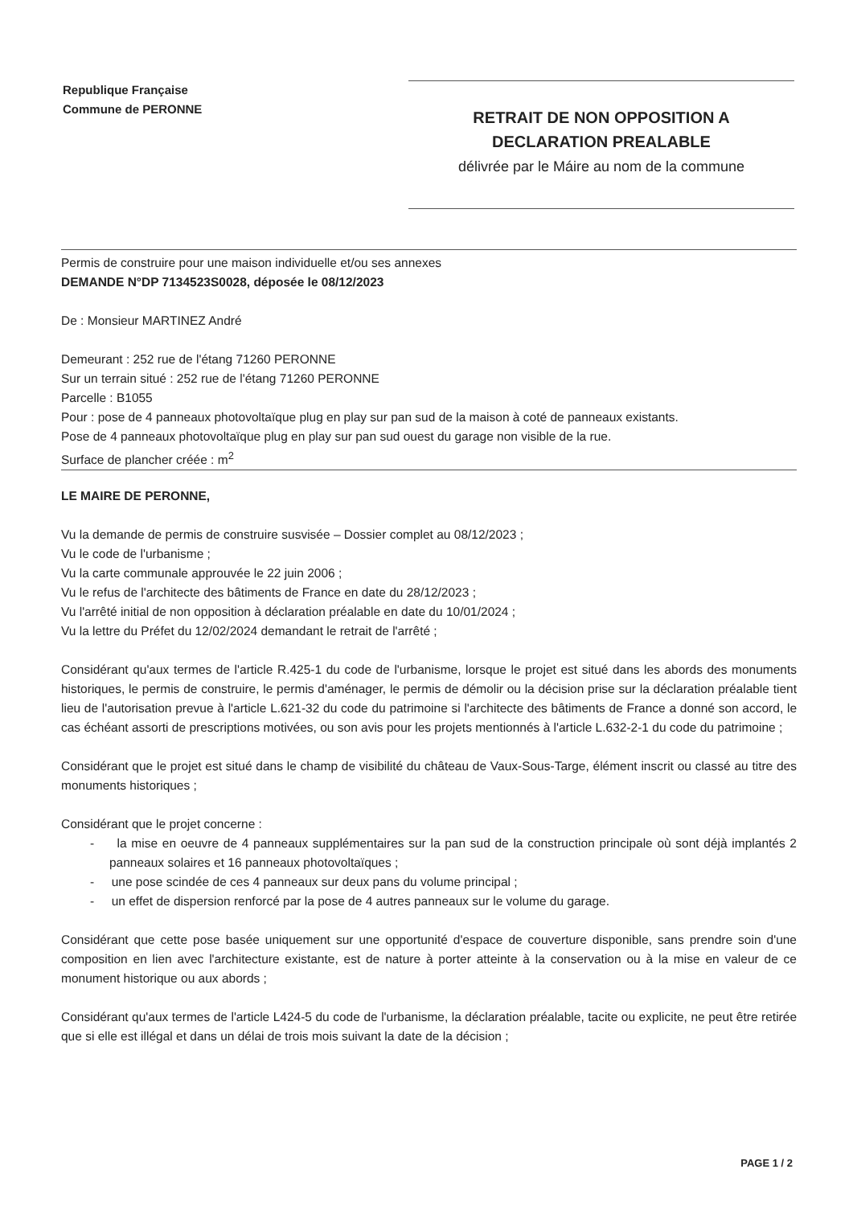Republique Française
Commune de PERONNE
RETRAIT DE NON OPPOSITION A
DECLARATION PREALABLE
délivrée par le Máire au nom de la commune
Permis de construire pour une maison individuelle et/ou ses annexes
DEMANDE N°DP 7134523S0028, déposée le 08/12/2023
De : Monsieur MARTINEZ André
Demeurant : 252 rue de l'étang 71260 PERONNE
Sur un terrain situé : 252 rue de l'étang 71260 PERONNE
Parcelle : B1055
Pour : pose de 4 panneaux photovoltaïque plug en play sur pan sud de la maison à coté de panneaux existants.
Pose de 4 panneaux photovoltaïque plug en play sur pan sud ouest du garage non visible de la rue.
Surface de plancher créée : m<sup>2</sup>
LE MAIRE DE PERONNE,
Vu la demande de permis de construire susvisée – Dossier complet au 08/12/2023 ;
Vu le code de l'urbanisme ;
Vu la carte communale approuvée le 22 juin 2006 ;
Vu le refus de l'architecte des bâtiments de France en date du 28/12/2023 ;
Vu l'arrêté initial de non opposition à déclaration préalable en date du 10/01/2024 ;
Vu la lettre du Préfet du 12/02/2024 demandant le retrait de l'arrêté ;
Considérant qu'aux termes de l'article R.425-1 du code de l'urbanisme, lorsque le projet est situé dans les abords des monuments historiques, le permis de construire, le permis d'aménager, le permis de démolir ou la décision prise sur la déclaration préalable tient lieu de l'autorisation prevue à l'article L.621-32 du code du patrimoine si l'architecte des bâtiments de France a donné son accord, le cas échéant assorti de prescriptions motivées, ou son avis pour les projets mentionnés à l'article L.632-2-1 du code du patrimoine ;
Considérant que le projet est situé dans le champ de visibilité du château de Vaux-Sous-Targe, élément inscrit ou classé au titre des monuments historiques ;
Considérant que le projet concerne :
- la mise en oeuvre de 4 panneaux supplémentaires sur la pan sud de la construction principale où sont déjà implantés 2 panneaux solaires et 16 panneaux photovoltaïques ;
- une pose scindée de ces 4 panneaux sur deux pans du volume principal ;
- un effet de dispersion renforcé par la pose de 4 autres panneaux sur le volume du garage.
Considérant que cette pose basée uniquement sur une opportunité d'espace de couverture disponible, sans prendre soin d'une composition en lien avec l'architecture existante, est de nature à porter atteinte à la conservation ou à la mise en valeur de ce monument historique ou aux abords ;
Considérant qu'aux termes de l'article L424-5 du code de l'urbanisme, la déclaration préalable, tacite ou explicite, ne peut être retirée que si elle est illégal et dans un délai de trois mois suivant la date de la décision ;
PAGE 1 / 2